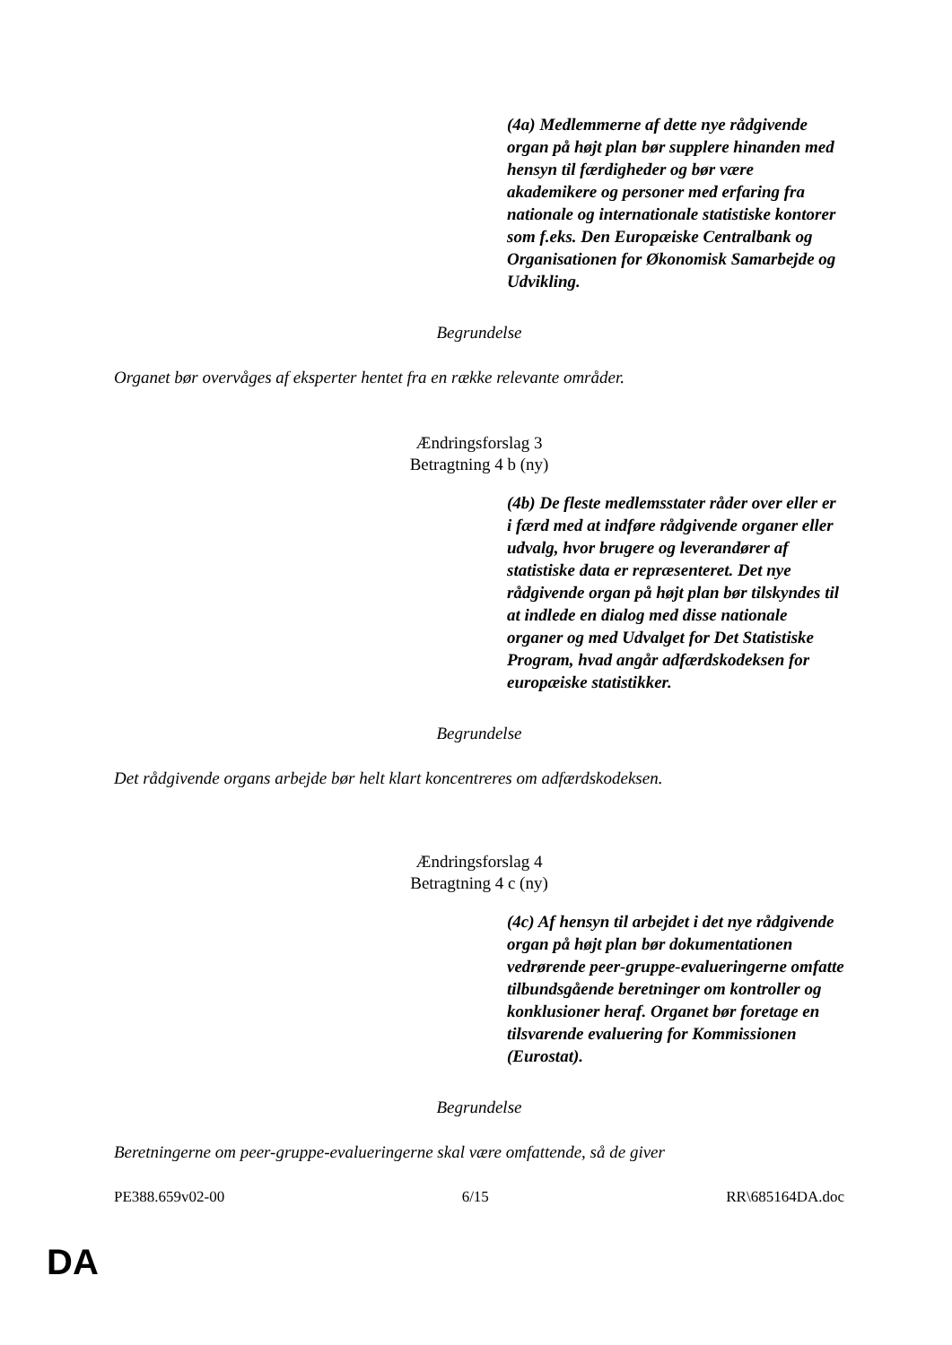(4a) Medlemmerne af dette nye rådgivende organ på højt plan bør supplere hinanden med hensyn til færdigheder og bør være akademikere og personer med erfaring fra nationale og internationale statistiske kontorer som f.eks. Den Europæiske Centralbank og Organisationen for Økonomisk Samarbejde og Udvikling.
Begrundelse
Organet bør overvåges af eksperter hentet fra en række relevante områder.
Ændringsforslag 3
Betragtning 4 b (ny)
(4b) De fleste medlemsstater råder over eller er i færd med at indføre rådgivende organer eller udvalg, hvor brugere og leverandører af statistiske data er repræsenteret. Det nye rådgivende organ på højt plan bør tilskyndes til at indlede en dialog med disse nationale organer og med Udvalget for Det Statistiske Program, hvad angår adfærdskodeksen for europæiske statistikker.
Begrundelse
Det rådgivende organs arbejde bør helt klart koncentreres om adfærdskodeksen.
Ændringsforslag 4
Betragtning 4 c (ny)
(4c) Af hensyn til arbejdet i det nye rådgivende organ på højt plan bør dokumentationen vedrørende peer-gruppe-evalueringerne omfatte tilbundsgående beretninger om kontroller og konklusioner heraf. Organet bør foretage en tilsvarende evaluering for Kommissionen (Eurostat).
Begrundelse
Beretningerne om peer-gruppe-evalueringerne skal være omfattende, så de giver
PE388.659v02-00 6/15 RR\685164DA.doc
DA